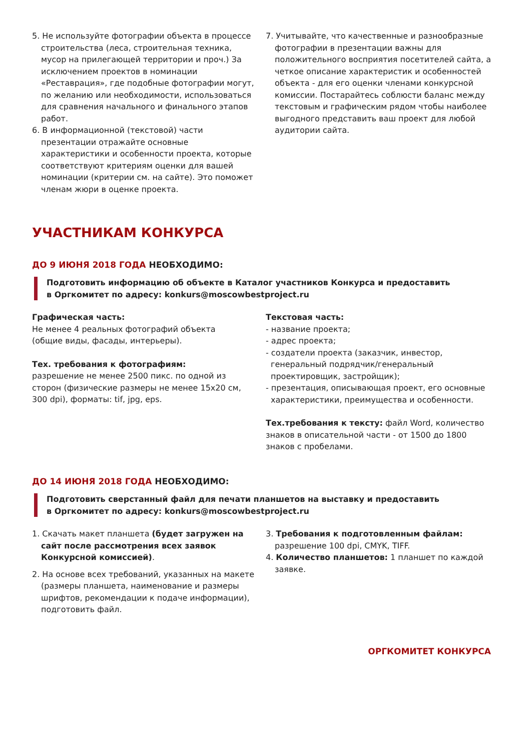5. Не используйте фотографии объекта в процессе строительства (леса, строительная техника, мусор на прилегающей территории и проч.) За исключением проектов в номинации «Реставрация», где подобные фотографии могут, по желанию или необходимости, использоваться для сравнения начального и финального этапов работ.
6. В информационной (текстовой) части презентации отражайте основные характеристики и особенности проекта, которые соответствуют критериям оценки для вашей номинации (критерии см. на сайте). Это поможет членам жюри в оценке проекта.
7. Учитывайте, что качественные и разнообразные фотографии в презентации важны для положительного восприятия посетителей сайта, а четкое описание характеристик и особенностей объекта - для его оценки членами конкурсной комиссии. Постарайтесь соблюсти баланс между текстовым и графическим рядом чтобы наиболее выгодного представить ваш проект для любой аудитории сайта.
УЧАСТНИКАМ КОНКУРСА
ДО 9 ИЮНЯ 2018 ГОДА НЕОБХОДИМО:
Подготовить информацию об объекте в Каталог участников Конкурса и предоставить
в Оргкомитет по адресу: konkurs@moscowbestproject.ru
Графическая часть:
Не менее 4 реальных фотографий объекта
(общие виды, фасады, интерьеры).
Тех. требования к фотографиям:
разрешение не менее 2500 пикс. по одной из сторон (физические размеры не менее 15х20 см, 300 dpi), форматы: tif, jpg, eps.
Текстовая часть:
- название проекта;
- адрес проекта;
- создатели проекта (заказчик, инвестор, генеральный подрядчик/генеральный проектировщик, застройщик);
- презентация, описывающая проект, его основные характеристики, преимущества и особенности.
Тех.требования к тексту: файл Word, количество знаков в описательной части - от 1500 до 1800 знаков с пробелами.
ДО 14 ИЮНЯ 2018 ГОДА НЕОБХОДИМО:
Подготовить сверстанный файл для печати планшетов на выставку и предоставить
в Оргкомитет по адресу: konkurs@moscowbestproject.ru
1. Скачать макет планшета (будет загружен на сайт после рассмотрения всех заявок Конкурсной комиссией).
2. На основе всех требований, указанных на макете (размеры планшета, наименование и размеры шрифтов, рекомендации к подаче информации), подготовить файл.
3. Требования к подготовленным файлам: разрешение 100 dpi, CMYK, TIFF.
4. Количество планшетов: 1 планшет по каждой заявке.
ОРГКОМИТЕТ КОНКУРСА